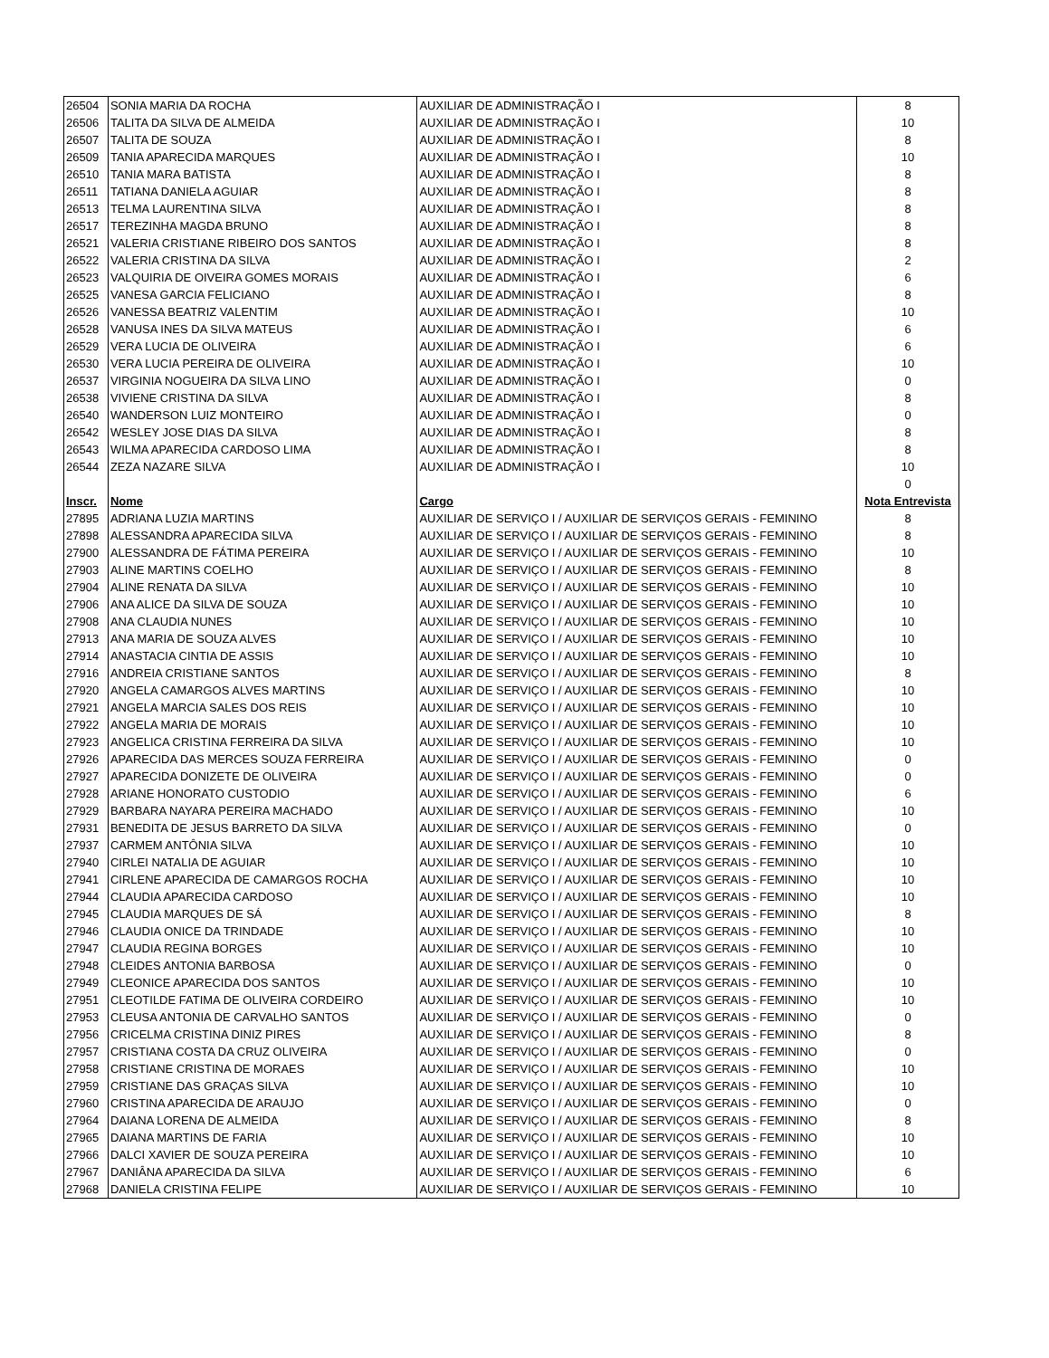| 26504 | SONIA MARIA DA ROCHA | AUXILIAR DE ADMINISTRAÇÃO I | 8 |
| 26506 | TALITA DA SILVA DE ALMEIDA | AUXILIAR DE ADMINISTRAÇÃO I | 10 |
| 26507 | TALITA DE SOUZA | AUXILIAR DE ADMINISTRAÇÃO I | 8 |
| 26509 | TANIA APARECIDA MARQUES | AUXILIAR DE ADMINISTRAÇÃO I | 10 |
| 26510 | TANIA MARA BATISTA | AUXILIAR DE ADMINISTRAÇÃO I | 8 |
| 26511 | TATIANA DANIELA AGUIAR | AUXILIAR DE ADMINISTRAÇÃO I | 8 |
| 26513 | TELMA LAURENTINA SILVA | AUXILIAR DE ADMINISTRAÇÃO I | 8 |
| 26517 | TEREZINHA MAGDA BRUNO | AUXILIAR DE ADMINISTRAÇÃO I | 8 |
| 26521 | VALERIA CRISTIANE RIBEIRO DOS SANTOS | AUXILIAR DE ADMINISTRAÇÃO I | 8 |
| 26522 | VALERIA CRISTINA DA SILVA | AUXILIAR DE ADMINISTRAÇÃO I | 2 |
| 26523 | VALQUIRIA DE OIVEIRA GOMES MORAIS | AUXILIAR DE ADMINISTRAÇÃO I | 6 |
| 26525 | VANESA GARCIA FELICIANO | AUXILIAR DE ADMINISTRAÇÃO I | 8 |
| 26526 | VANESSA BEATRIZ VALENTIM | AUXILIAR DE ADMINISTRAÇÃO I | 10 |
| 26528 | VANUSA INES DA SILVA MATEUS | AUXILIAR DE ADMINISTRAÇÃO I | 6 |
| 26529 | VERA LUCIA DE OLIVEIRA | AUXILIAR DE ADMINISTRAÇÃO I | 6 |
| 26530 | VERA LUCIA PEREIRA DE OLIVEIRA | AUXILIAR DE ADMINISTRAÇÃO I | 10 |
| 26537 | VIRGINIA NOGUEIRA DA SILVA LINO | AUXILIAR DE ADMINISTRAÇÃO I | 0 |
| 26538 | VIVIENE CRISTINA DA SILVA | AUXILIAR DE ADMINISTRAÇÃO I | 8 |
| 26540 | WANDERSON LUIZ MONTEIRO | AUXILIAR DE ADMINISTRAÇÃO I | 0 |
| 26542 | WESLEY JOSE DIAS DA SILVA | AUXILIAR DE ADMINISTRAÇÃO I | 8 |
| 26543 | WILMA APARECIDA CARDOSO LIMA | AUXILIAR DE ADMINISTRAÇÃO I | 8 |
| 26544 | ZEZA NAZARE SILVA | AUXILIAR DE ADMINISTRAÇÃO I | 10 |
| | | | 0 |
| Inscr. | Nome | Cargo | Nota Entrevista |
| 27895 | ADRIANA LUZIA MARTINS | AUXILIAR DE SERVIÇO I / AUXILIAR DE SERVIÇOS GERAIS - FEMININO | 8 |
| 27898 | ALESSANDRA APARECIDA SILVA | AUXILIAR DE SERVIÇO I / AUXILIAR DE SERVIÇOS GERAIS - FEMININO | 8 |
| 27900 | ALESSANDRA DE FÁTIMA PEREIRA | AUXILIAR DE SERVIÇO I / AUXILIAR DE SERVIÇOS GERAIS - FEMININO | 10 |
| 27903 | ALINE MARTINS COELHO | AUXILIAR DE SERVIÇO I / AUXILIAR DE SERVIÇOS GERAIS - FEMININO | 8 |
| 27904 | ALINE RENATA DA SILVA | AUXILIAR DE SERVIÇO I / AUXILIAR DE SERVIÇOS GERAIS - FEMININO | 10 |
| 27906 | ANA ALICE DA SILVA DE SOUZA | AUXILIAR DE SERVIÇO I / AUXILIAR DE SERVIÇOS GERAIS - FEMININO | 10 |
| 27908 | ANA CLAUDIA NUNES | AUXILIAR DE SERVIÇO I / AUXILIAR DE SERVIÇOS GERAIS - FEMININO | 10 |
| 27913 | ANA MARIA DE SOUZA ALVES | AUXILIAR DE SERVIÇO I / AUXILIAR DE SERVIÇOS GERAIS - FEMININO | 10 |
| 27914 | ANASTACIA CINTIA DE ASSIS | AUXILIAR DE SERVIÇO I / AUXILIAR DE SERVIÇOS GERAIS - FEMININO | 10 |
| 27916 | ANDREIA CRISTIANE SANTOS | AUXILIAR DE SERVIÇO I / AUXILIAR DE SERVIÇOS GERAIS - FEMININO | 8 |
| 27920 | ANGELA CAMARGOS ALVES MARTINS | AUXILIAR DE SERVIÇO I / AUXILIAR DE SERVIÇOS GERAIS - FEMININO | 10 |
| 27921 | ANGELA MARCIA SALES DOS REIS | AUXILIAR DE SERVIÇO I / AUXILIAR DE SERVIÇOS GERAIS - FEMININO | 10 |
| 27922 | ANGELA MARIA DE MORAIS | AUXILIAR DE SERVIÇO I / AUXILIAR DE SERVIÇOS GERAIS - FEMININO | 10 |
| 27923 | ANGELICA CRISTINA FERREIRA DA SILVA | AUXILIAR DE SERVIÇO I / AUXILIAR DE SERVIÇOS GERAIS - FEMININO | 10 |
| 27926 | APARECIDA DAS MERCES SOUZA FERREIRA | AUXILIAR DE SERVIÇO I / AUXILIAR DE SERVIÇOS GERAIS - FEMININO | 0 |
| 27927 | APARECIDA DONIZETE DE OLIVEIRA | AUXILIAR DE SERVIÇO I / AUXILIAR DE SERVIÇOS GERAIS - FEMININO | 0 |
| 27928 | ARIANE HONORATO CUSTODIO | AUXILIAR DE SERVIÇO I / AUXILIAR DE SERVIÇOS GERAIS - FEMININO | 6 |
| 27929 | BARBARA NAYARA PEREIRA MACHADO | AUXILIAR DE SERVIÇO I / AUXILIAR DE SERVIÇOS GERAIS - FEMININO | 10 |
| 27931 | BENEDITA DE JESUS BARRETO DA SILVA | AUXILIAR DE SERVIÇO I / AUXILIAR DE SERVIÇOS GERAIS - FEMININO | 0 |
| 27937 | CARMEM ANTÔNIA SILVA | AUXILIAR DE SERVIÇO I / AUXILIAR DE SERVIÇOS GERAIS - FEMININO | 10 |
| 27940 | CIRLEI NATALIA DE AGUIAR | AUXILIAR DE SERVIÇO I / AUXILIAR DE SERVIÇOS GERAIS - FEMININO | 10 |
| 27941 | CIRLENE APARECIDA DE CAMARGOS ROCHA | AUXILIAR DE SERVIÇO I / AUXILIAR DE SERVIÇOS GERAIS - FEMININO | 10 |
| 27944 | CLAUDIA APARECIDA CARDOSO | AUXILIAR DE SERVIÇO I / AUXILIAR DE SERVIÇOS GERAIS - FEMININO | 10 |
| 27945 | CLAUDIA MARQUES DE SÁ | AUXILIAR DE SERVIÇO I / AUXILIAR DE SERVIÇOS GERAIS - FEMININO | 8 |
| 27946 | CLAUDIA ONICE DA TRINDADE | AUXILIAR DE SERVIÇO I / AUXILIAR DE SERVIÇOS GERAIS - FEMININO | 10 |
| 27947 | CLAUDIA REGINA BORGES | AUXILIAR DE SERVIÇO I / AUXILIAR DE SERVIÇOS GERAIS - FEMININO | 10 |
| 27948 | CLEIDES ANTONIA BARBOSA | AUXILIAR DE SERVIÇO I / AUXILIAR DE SERVIÇOS GERAIS - FEMININO | 0 |
| 27949 | CLEONICE APARECIDA DOS SANTOS | AUXILIAR DE SERVIÇO I / AUXILIAR DE SERVIÇOS GERAIS - FEMININO | 10 |
| 27951 | CLEOTILDE FATIMA DE OLIVEIRA CORDEIRO | AUXILIAR DE SERVIÇO I / AUXILIAR DE SERVIÇOS GERAIS - FEMININO | 10 |
| 27953 | CLEUSA ANTONIA DE CARVALHO SANTOS | AUXILIAR DE SERVIÇO I / AUXILIAR DE SERVIÇOS GERAIS - FEMININO | 0 |
| 27956 | CRICELMA CRISTINA DINIZ PIRES | AUXILIAR DE SERVIÇO I / AUXILIAR DE SERVIÇOS GERAIS - FEMININO | 8 |
| 27957 | CRISTIANA COSTA DA CRUZ OLIVEIRA | AUXILIAR DE SERVIÇO I / AUXILIAR DE SERVIÇOS GERAIS - FEMININO | 0 |
| 27958 | CRISTIANE CRISTINA DE MORAES | AUXILIAR DE SERVIÇO I / AUXILIAR DE SERVIÇOS GERAIS - FEMININO | 10 |
| 27959 | CRISTIANE DAS GRAÇAS SILVA | AUXILIAR DE SERVIÇO I / AUXILIAR DE SERVIÇOS GERAIS - FEMININO | 10 |
| 27960 | CRISTINA APARECIDA DE ARAUJO | AUXILIAR DE SERVIÇO I / AUXILIAR DE SERVIÇOS GERAIS - FEMININO | 0 |
| 27964 | DAIANA LORENA DE ALMEIDA | AUXILIAR DE SERVIÇO I / AUXILIAR DE SERVIÇOS GERAIS - FEMININO | 8 |
| 27965 | DAIANA MARTINS DE FARIA | AUXILIAR DE SERVIÇO I / AUXILIAR DE SERVIÇOS GERAIS - FEMININO | 10 |
| 27966 | DALCI XAVIER DE SOUZA PEREIRA | AUXILIAR DE SERVIÇO I / AUXILIAR DE SERVIÇOS GERAIS - FEMININO | 10 |
| 27967 | DANIÂNA APARECIDA DA SILVA | AUXILIAR DE SERVIÇO I / AUXILIAR DE SERVIÇOS GERAIS - FEMININO | 6 |
| 27968 | DANIELA CRISTINA FELIPE | AUXILIAR DE SERVIÇO I / AUXILIAR DE SERVIÇOS GERAIS - FEMININO | 10 |